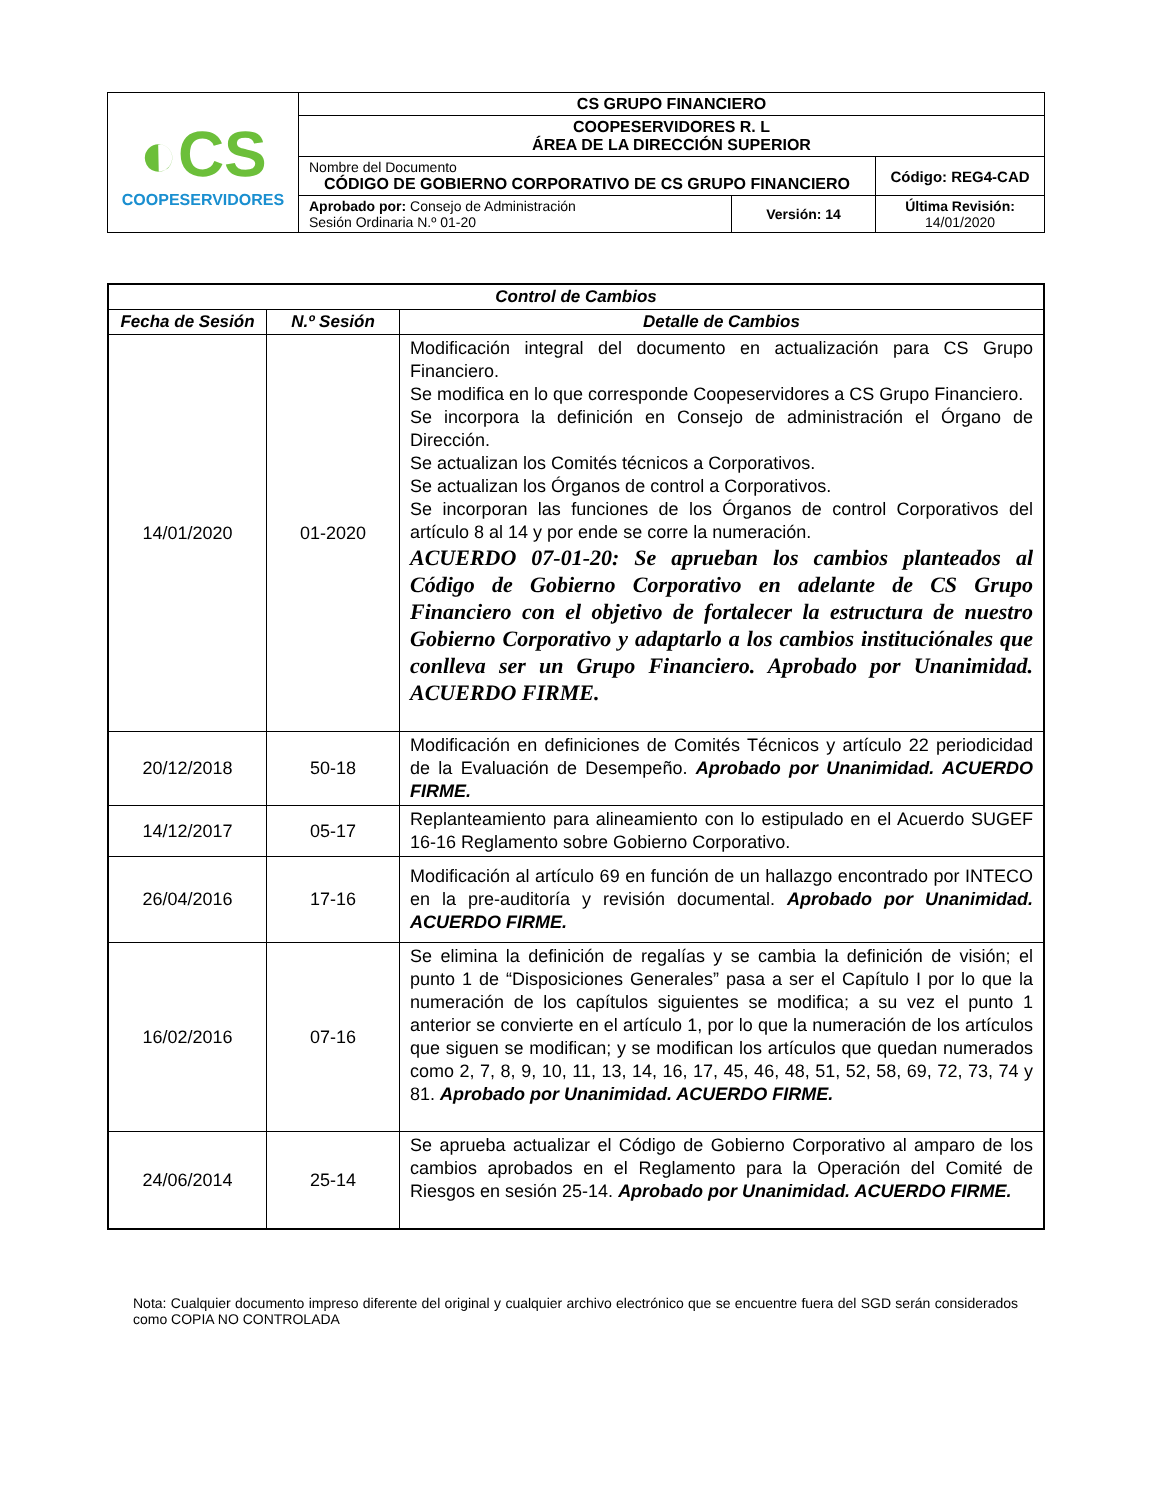| ◐CS COOPESERVIDORES | CS GRUPO FINANCIERO | | |
| | COOPESERVIDORES R. L ÁREA DE LA DIRECCIÓN SUPERIOR | | |
| | Nombre del Documento CÓDIGO DE GOBIERNO CORPORATIVO DE CS GRUPO FINANCIERO | | Código: REG4-CAD |
| | Aprobado por: Consejo de Administración Sesión Ordinaria N.º 01-20 | Versión: 14 | Última Revisión: 14/01/2020 |
| Control de Cambios | | |
| --- | --- | --- |
| Fecha de Sesión | N.º Sesión | Detalle de Cambios |
| 14/01/2020 | 01-2020 | Modificación integral del documento en actualización para CS Grupo Financiero. Se modifica en lo que corresponde Coopeservidores a CS Grupo Financiero. Se incorpora la definición en Consejo de administración el Órgano de Dirección. Se actualizan los Comités técnicos a Corporativos. Se actualizan los Órganos de control a Corporativos. Se incorporan las funciones de los Órganos de control Corporativos del artículo 8 al 14 y por ende se corre la numeración. ACUERDO 07-01-20: Se aprueban los cambios planteados al Código de Gobierno Corporativo en adelante de CS Grupo Financiero con el objetivo de fortalecer la estructura de nuestro Gobierno Corporativo y adaptarlo a los cambios instituciónales que conlleva ser un Grupo Financiero. Aprobado por Unanimidad. ACUERDO FIRME. |
| 20/12/2018 | 50-18 | Modificación en definiciones de Comités Técnicos y artículo 22 periodicidad de la Evaluación de Desempeño. Aprobado por Unanimidad. ACUERDO FIRME. |
| 14/12/2017 | 05-17 | Replanteamiento para alineamiento con lo estipulado en el Acuerdo SUGEF 16-16 Reglamento sobre Gobierno Corporativo. |
| 26/04/2016 | 17-16 | Modificación al artículo 69 en función de un hallazgo encontrado por INTECO en la pre-auditoría y revisión documental. Aprobado por Unanimidad. ACUERDO FIRME. |
| 16/02/2016 | 07-16 | Se elimina la definición de regalías y se cambia la definición de visión; el punto 1 de “Disposiciones Generales” pasa a ser el Capítulo I por lo que la numeración de los capítulos siguientes se modifica; a su vez el punto 1 anterior se convierte en el artículo 1, por lo que la numeración de los artículos que siguen se modifican; y se modifican los artículos que quedan numerados como 2, 7, 8, 9, 10, 11, 13, 14, 16, 17, 45, 46, 48, 51, 52, 58, 69, 72, 73, 74 y 81. Aprobado por Unanimidad. ACUERDO FIRME. |
| 24/06/2014 | 25-14 | Se aprueba actualizar el Código de Gobierno Corporativo al amparo de los cambios aprobados en el Reglamento para la Operación del Comité de Riesgos en sesión 25-14. Aprobado por Unanimidad. ACUERDO FIRME. |
Nota: Cualquier documento impreso diferente del original y cualquier archivo electrónico que se encuentre fuera del SGD serán considerados como COPIA NO CONTROLADA